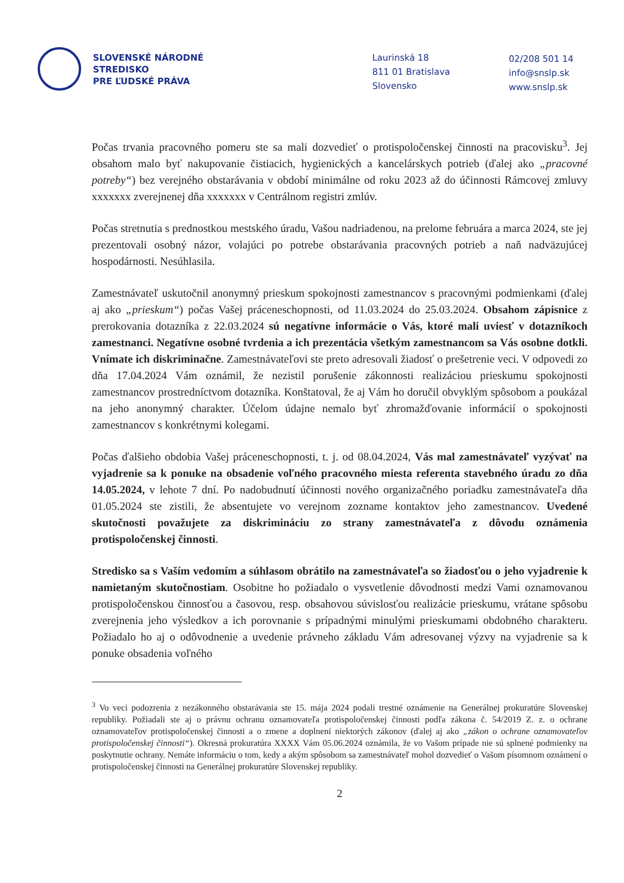SLOVENSKÉ NÁRODNÉ
STREDISKO
PRE ĽUDSKÉ PRÁVA
Laurinská 18
811 01 Bratislava
Slovensko
02/208 501 14
info@snslp.sk
www.snslp.sk
Počas trvania pracovného pomeru ste sa mali dozvedieť o protispoločenskej činnosti na pracovisku<sup>3</sup>. Jej obsahom malo byť nakupovanie čistiacich, hygienických a kancelárskych potrieb (ďalej ako „pracovné potreby“) bez verejného obstarávania v období minimálne od roku 2023 až do účinnosti Rámcovej zmluvy xxxxxxx zverejnenej dňa xxxxxxx v Centrálnom registri zmlúv.
Počas stretnutia s prednostkou mestského úradu, Vašou nadriadenou, na prelome februára a marca 2024, ste jej prezentovali osobný názor, volajúci po potrebe obstarávania pracovných potrieb a naň nadväzujúcej hospodárnosti. Nesúhlasila.
Zamestnávateľ uskutočnil anonymný prieskum spokojnosti zamestnancov s pracovnými podmienkami (ďalej aj ako „prieskum“) počas Vašej práceneschopnosti, od 11.03.2024 do 25.03.2024. Obsahom zápisnice z prerokovania dotazníka z 22.03.2024 sú negatívne informácie o Vás, ktoré mali uviesť v dotazníkoch zamestnanci. Negatívne osobné tvrdenia a ich prezentácia všetkým zamestnancom sa Vás osobne dotkli. Vnímate ich diskriminačne. Zamestnávateľovi ste preto adresovali žiadosť o prešetrenie veci. V odpovedi zo dňa 17.04.2024 Vám oznámil, že nezistil porušenie zákonnosti realizáciou prieskumu spokojnosti zamestnancov prostredníctvom dotazníka. Konštatoval, že aj Vám ho doručil obvyklým spôsobom a poukázal na jeho anonymný charakter. Účelom údajne nemalo byť zhromažďovanie informácií o spokojnosti zamestnancov s konkrétnymi kolegami.
Počas ďalšieho obdobia Vašej práceneschopnosti, t. j. od 08.04.2024, Vás mal zamestnávateľ vyzývať na vyjadrenie sa k ponuke na obsadenie voľného pracovného miesta referenta stavebného úradu zo dňa 14.05.2024, v lehote 7 dní. Po nadobudnutí účinnosti nového organizačného poriadku zamestnávateľa dňa 01.05.2024 ste zistili, že absentujete vo verejnom zozname kontaktov jeho zamestnancov. Uvedené skutočnosti považujete za diskrimináciu zo strany zamestnávateľa z dôvodu oznámenia protispoločenskej činnosti.
Stredisko sa s Vaším vedomím a súhlasom obrátilo na zamestnávateľa so žiadosťou o jeho vyjadrenie k namietaným skutočnostiam. Osobitne ho požiadalo o vysvetlenie dôvodnosti medzi Vami oznamovanou protispoločenskou činnosťou a časovou, resp. obsahovou súvislosťou realizácie prieskumu, vrátane spôsobu zverejnenia jeho výsledkov a ich porovnanie s prípadnými minulými prieskumami obdobného charakteru. Požiadalo ho aj o odôvodnenie a uvedenie právneho základu Vám adresovanej výzvy na vyjadrenie sa k ponuke obsadenia voľného
<sup>3</sup> Vo veci podozrenia z nezákonného obstarávania ste 15. mája 2024 podali trestné oznámenie na Generálnej prokuratúre Slovenskej republiky. Požiadali ste aj o právnu ochranu oznamovateľa protispoločenskej činnosti podľa zákona č. 54/2019 Z. z. o ochrane oznamovateľov protispoločenskej činnosti a o zmene a doplnení niektorých zákonov (ďalej aj ako „zákon o ochrane oznamovateľov protispoločenskej činnosti“). Okresná prokuratúra XXXX Vám 05.06.2024 oznámila, že vo Vašom prípade nie sú splnené podmienky na poskytnutie ochrany. Nemáte informáciu o tom, kedy a akým spôsobom sa zamestnávateľ mohol dozvedieť o Vašom písomnom oznámení o protispoločenskej činnosti na Generálnej prokuratúre Slovenskej republiky.
2